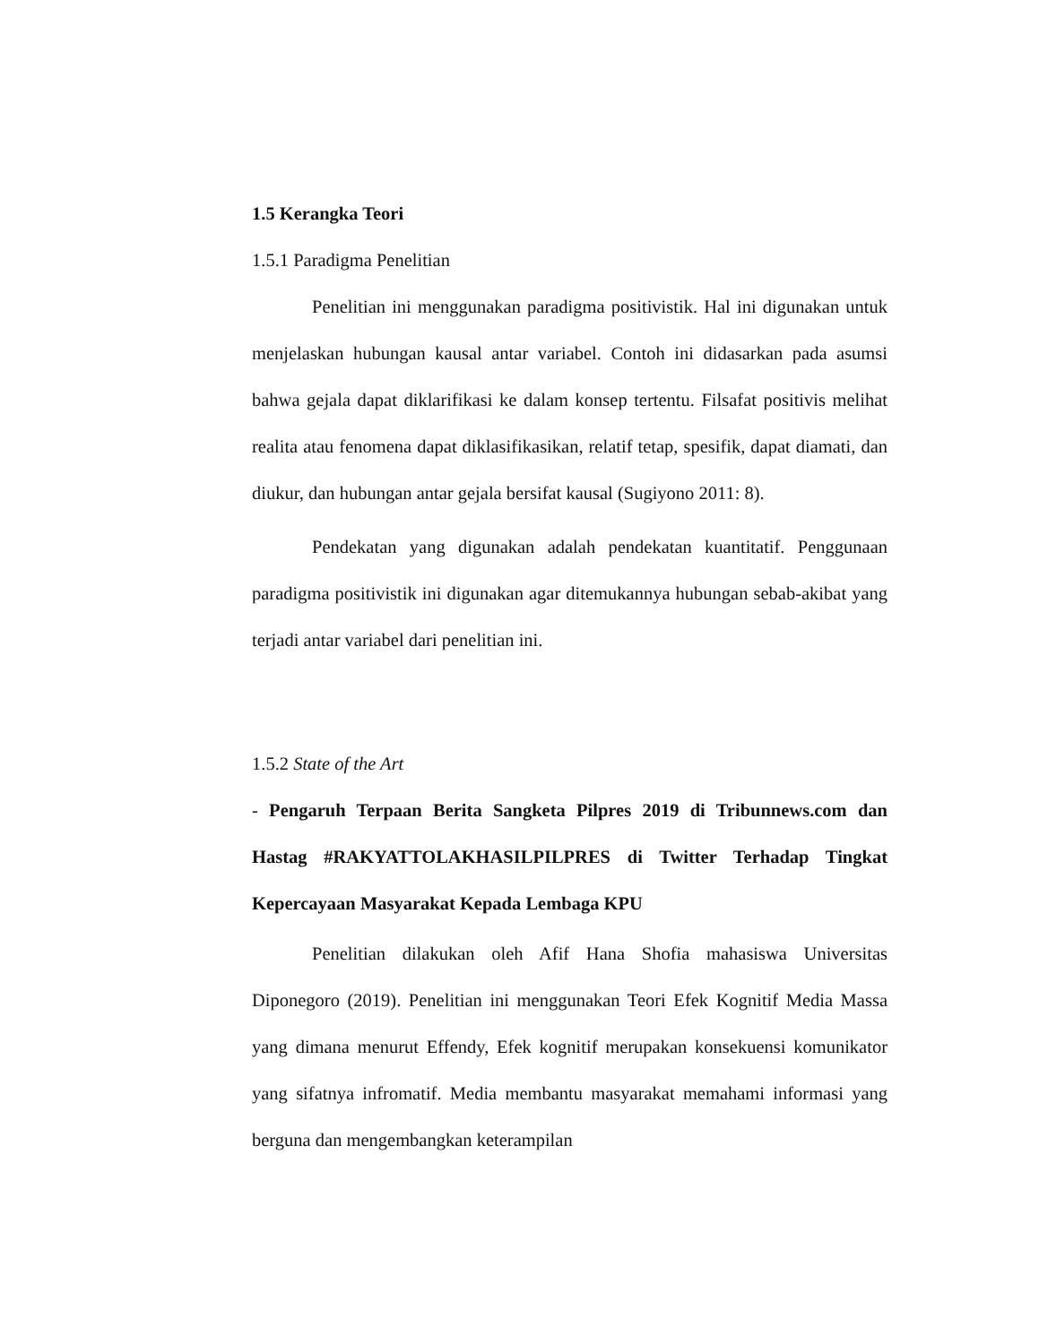1.5 Kerangka Teori
1.5.1 Paradigma Penelitian
Penelitian ini menggunakan paradigma positivistik. Hal ini digunakan untuk menjelaskan hubungan kausal antar variabel. Contoh ini didasarkan pada asumsi bahwa gejala dapat diklarifikasi ke dalam konsep tertentu. Filsafat positivis melihat realita atau fenomena dapat diklasifikasikan, relatif tetap, spesifik, dapat diamati, dan diukur, dan hubungan antar gejala bersifat kausal (Sugiyono 2011: 8).
Pendekatan yang digunakan adalah pendekatan kuantitatif. Penggunaan paradigma positivistik ini digunakan agar ditemukannya hubungan sebab-akibat yang terjadi antar variabel dari penelitian ini.
1.5.2 State of the Art
- Pengaruh Terpaan Berita Sangketa Pilpres 2019 di Tribunnews.com dan Hastag #RAKYATTOLAKHASILPILPRES di Twitter Terhadap Tingkat Kepercayaan Masyarakat Kepada Lembaga KPU
Penelitian dilakukan oleh Afif Hana Shofia mahasiswa Universitas Diponegoro (2019). Penelitian ini menggunakan Teori Efek Kognitif Media Massa yang dimana menurut Effendy, Efek kognitif merupakan konsekuensi komunikator yang sifatnya infromatif. Media membantu masyarakat memahami informasi yang berguna dan mengembangkan keterampilan